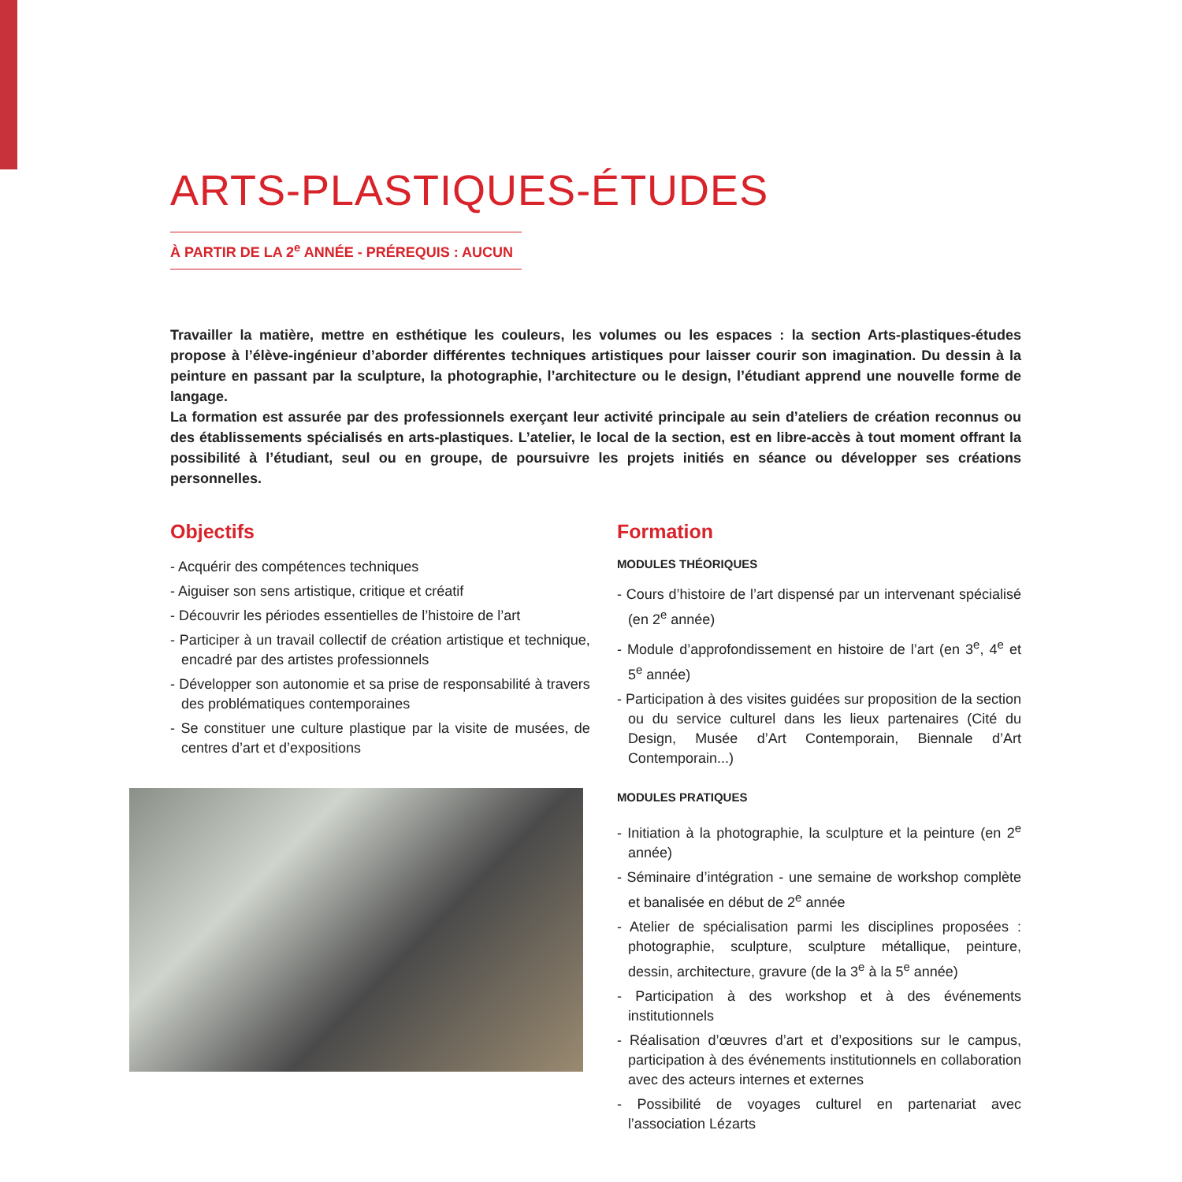ARTS-PLASTIQUES-ÉTUDES
À PARTIR DE LA 2<sup>e</sup> ANNÉE - PRÉREQUIS : AUCUN
Travailler la matière, mettre en esthétique les couleurs, les volumes ou les espaces : la section Arts-plastiques-études propose à l’élève-ingénieur d’aborder différentes techniques artistiques pour laisser courir son imagination. Du dessin à la peinture en passant par la sculpture, la photographie, l’architecture ou le design, l’étudiant apprend une nouvelle forme de langage.
La formation est assurée par des professionnels exerçant leur activité principale au sein d’ateliers de création reconnus ou des établissements spécialisés en arts-plastiques. L’atelier, le local de la section, est en libre-accès à tout moment offrant la possibilité à l’étudiant, seul ou en groupe, de poursuivre les projets initiés en séance ou développer ses créations personnelles.
Objectifs
- Acquérir des compétences techniques
- Aiguiser son sens artistique, critique et créatif
- Découvrir les périodes essentielles de l’histoire de l’art
- Participer à un travail collectif de création artistique et technique, encadré par des artistes professionnels
- Développer son autonomie et sa prise de responsabilité à travers des problématiques contemporaines
- Se constituer une culture plastique par la visite de musées, de centres d’art et d’expositions
Formation
MODULES THÉORIQUES
- Cours d’histoire de l’art dispensé par un intervenant spécialisé (en 2<sup>e</sup> année)
- Module d’approfondissement en histoire de l’art (en 3<sup>e</sup>, 4<sup>e</sup> et 5<sup>e</sup> année)
- Participation à des visites guidées sur proposition de la section ou du service culturel dans les lieux partenaires (Cité du Design, Musée d’Art Contemporain, Biennale d’Art Contemporain...)
MODULES PRATIQUES
- Initiation à la photographie, la sculpture et la peinture (en 2<sup>e</sup> année)
- Séminaire d’intégration - une semaine de workshop complète et banalisée en début de 2<sup>e</sup> année
- Atelier de spécialisation parmi les disciplines proposées : photographie, sculpture, sculpture métallique, peinture, dessin, architecture, gravure (de la 3<sup>e</sup> à la 5<sup>e</sup> année)
- Participation à des workshop et à des événements institutionnels
- Réalisation d’œuvres d’art et d’expositions sur le campus, participation à des événements institutionnels en collaboration avec des acteurs internes et externes
- Possibilité de voyages culturel en partenariat avec l’association Lézarts